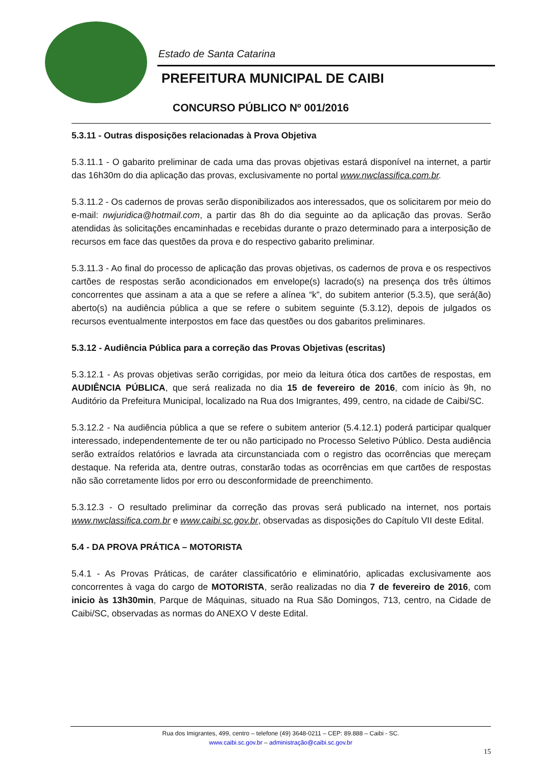Estado de Santa Catarina
PREFEITURA MUNICIPAL DE CAIBI
CONCURSO PÚBLICO Nº 001/2016
5.3.11 - Outras disposições relacionadas à Prova Objetiva
5.3.11.1 - O gabarito preliminar de cada uma das provas objetivas estará disponível na internet, a partir das 16h30m do dia aplicação das provas, exclusivamente no portal www.nwclassifica.com.br.
5.3.11.2 - Os cadernos de provas serão disponibilizados aos interessados, que os solicitarem por meio do e-mail: nwjuridica@hotmail.com, a partir das 8h do dia seguinte ao da aplicação das provas. Serão atendidas às solicitações encaminhadas e recebidas durante o prazo determinado para a interposição de recursos em face das questões da prova e do respectivo gabarito preliminar.
5.3.11.3 - Ao final do processo de aplicação das provas objetivas, os cadernos de prova e os respectivos cartões de respostas serão acondicionados em envelope(s) lacrado(s) na presença dos três últimos concorrentes que assinam a ata a que se refere a alínea “k”, do subitem anterior (5.3.5), que será(ão) aberto(s) na audiência pública a que se refere o subitem seguinte (5.3.12), depois de julgados os recursos eventualmente interpostos em face das questões ou dos gabaritos preliminares.
5.3.12 - Audiência Pública para a correção das Provas Objetivas (escritas)
5.3.12.1 - As provas objetivas serão corrigidas, por meio da leitura ótica dos cartões de respostas, em AUDIÊNCIA PÚBLICA, que será realizada no dia 15 de fevereiro de 2016, com início às 9h, no Auditório da Prefeitura Municipal, localizado na Rua dos Imigrantes, 499, centro, na cidade de Caibi/SC.
5.3.12.2 - Na audiência pública a que se refere o subitem anterior (5.4.12.1) poderá participar qualquer interessado, independentemente de ter ou não participado no Processo Seletivo Público. Desta audiência serão extraídos relatórios e lavrada ata circunstanciada com o registro das ocorrências que mereçam destaque. Na referida ata, dentre outras, constarão todas as ocorrências em que cartões de respostas não são corretamente lidos por erro ou desconformidade de preenchimento.
5.3.12.3 - O resultado preliminar da correção das provas será publicado na internet, nos portais www.nwclassifica.com.br e www.caibi.sc.gov.br, observadas as disposições do Capítulo VII deste Edital.
5.4 - DA PROVA PRÁTICA – MOTORISTA
5.4.1 - As Provas Práticas, de caráter classificatório e eliminatório, aplicadas exclusivamente aos concorrentes à vaga do cargo de MOTORISTA, serão realizadas no dia 7 de fevereiro de 2016, com inicio às 13h30min, Parque de Máquinas, situado na Rua São Domingos, 713, centro, na Cidade de Caibi/SC, observadas as normas do ANEXO V deste Edital.
Rua dos Imigrantes, 499, centro – telefone (49) 3648-0211 – CEP: 89.888 – Caibi - SC.
www.caibi.sc.gov.br – administração@caibi.sc.gov.br
15